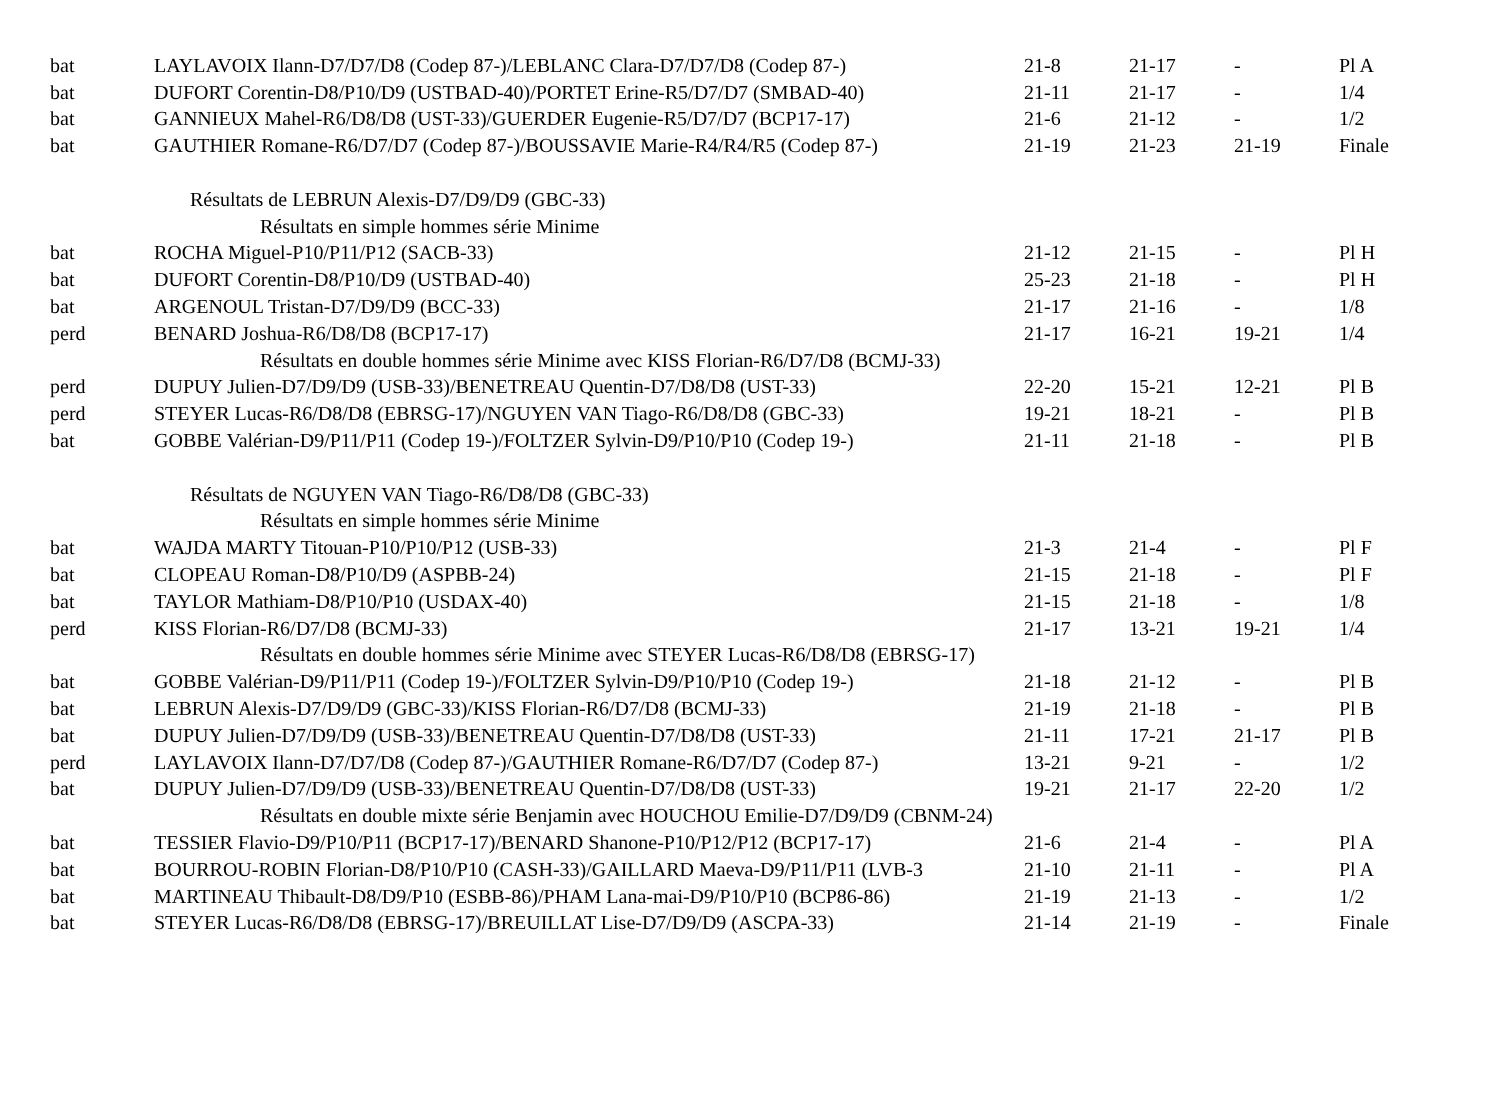| bat | LAYLAVOIX Ilann-D7/D7/D8 (Codep 87-)/LEBLANC Clara-D7/D7/D8 (Codep 87-) | 21-8 | 21-17 | - | Pl A |
| bat | DUFORT Corentin-D8/P10/D9 (USTBAD-40)/PORTET Erine-R5/D7/D7 (SMBAD-40) | 21-11 | 21-17 | - | 1/4 |
| bat | GANNIEUX Mahel-R6/D8/D8 (UST-33)/GUERDER Eugenie-R5/D7/D7 (BCP17-17) | 21-6 | 21-12 | - | 1/2 |
| bat | GAUTHIER Romane-R6/D7/D7 (Codep 87-)/BOUSSAVIE Marie-R4/R4/R5 (Codep 87-) | 21-19 | 21-23 | 21-19 | Finale |
| Résultats de LEBRUN Alexis-D7/D9/D9 (GBC-33) | | | | | |
| Résultats en simple hommes série Minime | | | | | |
| bat | ROCHA Miguel-P10/P11/P12 (SACB-33) | 21-12 | 21-15 | - | Pl H |
| bat | DUFORT Corentin-D8/P10/D9 (USTBAD-40) | 25-23 | 21-18 | - | Pl H |
| bat | ARGENOUL Tristan-D7/D9/D9 (BCC-33) | 21-17 | 21-16 | - | 1/8 |
| perd | BENARD Joshua-R6/D8/D8 (BCP17-17) | 21-17 | 16-21 | 19-21 | 1/4 |
| Résultats en double hommes série Minime avec KISS Florian-R6/D7/D8 (BCMJ-33) | | | | | |
| perd | DUPUY Julien-D7/D9/D9 (USB-33)/BENETREAU Quentin-D7/D8/D8 (UST-33) | 22-20 | 15-21 | 12-21 | Pl B |
| perd | STEYER Lucas-R6/D8/D8 (EBRSG-17)/NGUYEN VAN Tiago-R6/D8/D8 (GBC-33) | 19-21 | 18-21 | - | Pl B |
| bat | GOBBE Valérian-D9/P11/P11 (Codep 19-)/FOLTZER Sylvin-D9/P10/P10 (Codep 19-) | 21-11 | 21-18 | - | Pl B |
| Résultats de NGUYEN VAN Tiago-R6/D8/D8 (GBC-33) | | | | | |
| Résultats en simple hommes série Minime | | | | | |
| bat | WAJDA MARTY Titouan-P10/P10/P12 (USB-33) | 21-3 | 21-4 | - | Pl F |
| bat | CLOPEAU Roman-D8/P10/D9 (ASPBB-24) | 21-15 | 21-18 | - | Pl F |
| bat | TAYLOR Mathiam-D8/P10/P10 (USDAX-40) | 21-15 | 21-18 | - | 1/8 |
| perd | KISS Florian-R6/D7/D8 (BCMJ-33) | 21-17 | 13-21 | 19-21 | 1/4 |
| Résultats en double hommes série Minime avec STEYER Lucas-R6/D8/D8 (EBRSG-17) | | | | | |
| bat | GOBBE Valérian-D9/P11/P11 (Codep 19-)/FOLTZER Sylvin-D9/P10/P10 (Codep 19-) | 21-18 | 21-12 | - | Pl B |
| bat | LEBRUN Alexis-D7/D9/D9 (GBC-33)/KISS Florian-R6/D7/D8 (BCMJ-33) | 21-19 | 21-18 | - | Pl B |
| bat | DUPUY Julien-D7/D9/D9 (USB-33)/BENETREAU Quentin-D7/D8/D8 (UST-33) | 21-11 | 17-21 | 21-17 | Pl B |
| perd | LAYLAVOIX Ilann-D7/D7/D8 (Codep 87-)/GAUTHIER Romane-R6/D7/D7 (Codep 87-) | 13-21 | 9-21 | - | 1/2 |
| bat | DUPUY Julien-D7/D9/D9 (USB-33)/BENETREAU Quentin-D7/D8/D8 (UST-33) | 19-21 | 21-17 | 22-20 | 1/2 |
| Résultats en double mixte série Benjamin avec HOUCHOU Emilie-D7/D9/D9 (CBNM-24) | | | | | |
| bat | TESSIER Flavio-D9/P10/P11 (BCP17-17)/BENARD Shanone-P10/P12/P12 (BCP17-17) | 21-6 | 21-4 | - | Pl A |
| bat | BOURROU-ROBIN Florian-D8/P10/P10 (CASH-33)/GAILLARD Maeva-D9/P11/P11 (LVB-3 | 21-10 | 21-11 | - | Pl A |
| bat | MARTINEAU Thibault-D8/D9/P10 (ESBB-86)/PHAM Lana-mai-D9/P10/P10 (BCP86-86) | 21-19 | 21-13 | - | 1/2 |
| bat | STEYER Lucas-R6/D8/D8 (EBRSG-17)/BREUILLAT Lise-D7/D9/D9 (ASCPA-33) | 21-14 | 21-19 | - | Finale |